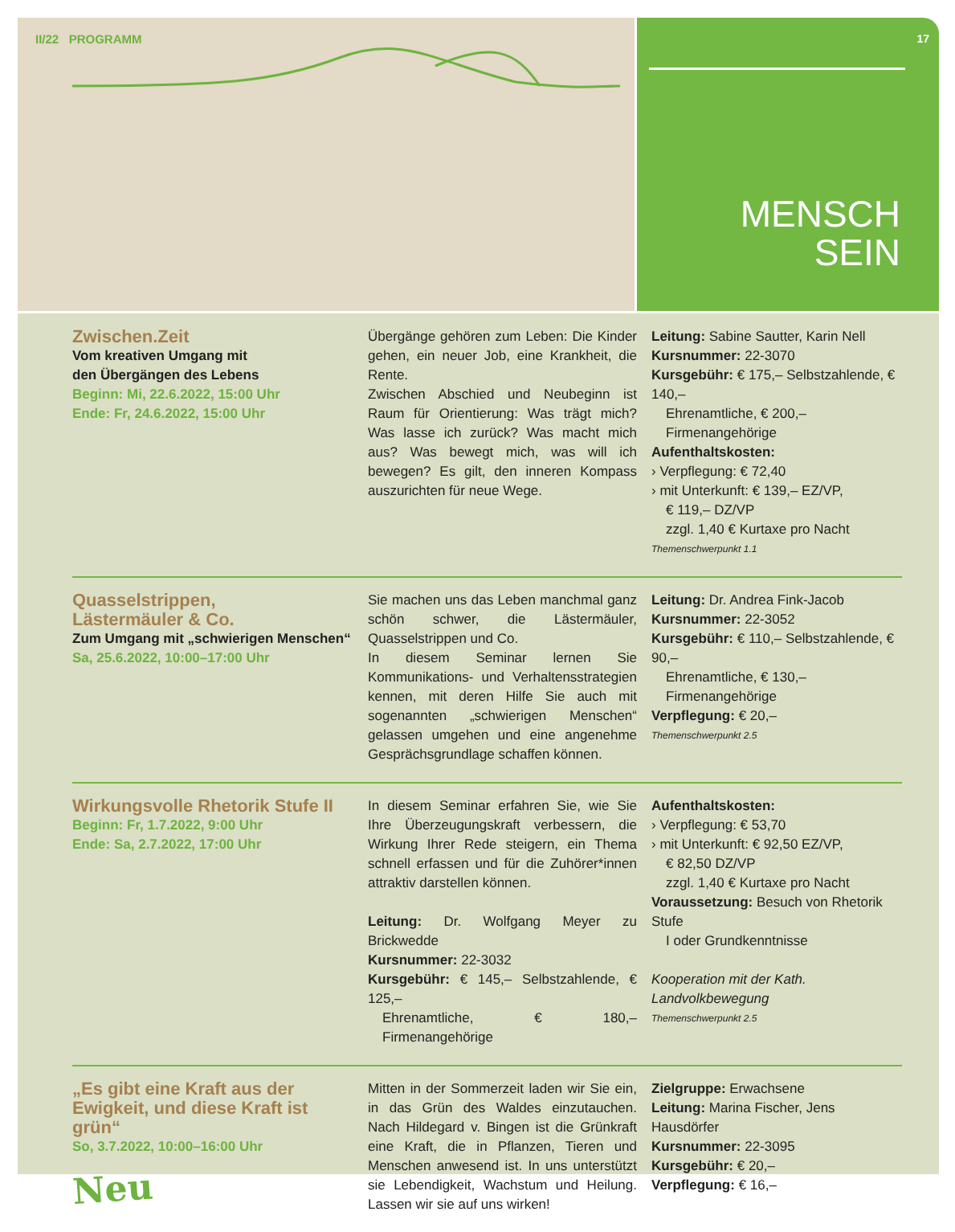II/22 PROGRAMM
17
MENSCH
SEIN
Zwischen.Zeit
Vom kreativen Umgang mit
den Übergängen des Lebens
Beginn: Mi, 22.6.2022, 15:00 Uhr
Ende: Fr, 24.6.2022, 15:00 Uhr
Übergänge gehören zum Leben: Die Kinder gehen, ein neuer Job, eine Krankheit, die Rente.
Zwischen Abschied und Neubeginn ist Raum für Orientierung: Was trägt mich? Was lasse ich zurück? Was macht mich aus? Was bewegt mich, was will ich bewegen? Es gilt, den inneren Kompass auszurichten für neue Wege.
Leitung: Sabine Sautter, Karin Nell
Kursnummer: 22-3070
Kursgebühr: € 175,– Selbstzahlende, € 140,–
Ehrenamtliche, € 200,– Firmenangehörige
Aufenthaltskosten:
› Verpflegung: € 72,40
› mit Unterkunft: € 139,– EZ/VP,
€ 119,– DZ/VP
zzgl. 1,40 € Kurtaxe pro Nacht
Themenschwerpunkt 1.1
Quasselstrippen,
Lästermäuler & Co.
Zum Umgang mit „schwierigen Menschen“
Sa, 25.6.2022, 10:00–17:00 Uhr
Sie machen uns das Leben manchmal ganz schön schwer, die Lästermäuler, Quasselstrippen und Co.
In diesem Seminar lernen Sie Kommunikations- und Verhaltensstrategien kennen, mit deren Hilfe Sie auch mit sogenannten „schwierigen Menschen“ gelassen umgehen und eine angenehme Gesprächsgrundlage schaffen können.
Leitung: Dr. Andrea Fink-Jacob
Kursnummer: 22-3052
Kursgebühr: € 110,– Selbstzahlende, € 90,–
Ehrenamtliche, € 130,– Firmenangehörige
Verpflegung: € 20,–
Themenschwerpunkt 2.5
Wirkungsvolle Rhetorik Stufe II
Beginn: Fr, 1.7.2022, 9:00 Uhr
Ende: Sa, 2.7.2022, 17:00 Uhr
In diesem Seminar erfahren Sie, wie Sie Ihre Überzeugungskraft verbessern, die Wirkung Ihrer Rede steigern, ein Thema schnell erfassen und für die Zuhörer*innen attraktiv darstellen können.
Leitung: Dr. Wolfgang Meyer zu Brickwedde
Kursnummer: 22-3032
Kursgebühr: € 145,– Selbstzahlende, € 125,–
Ehrenamtliche, € 180,– Firmenangehörige
Aufenthaltskosten:
› Verpflegung: € 53,70
› mit Unterkunft: € 92,50 EZ/VP,
€ 82,50 DZ/VP
zzgl. 1,40 € Kurtaxe pro Nacht
Voraussetzung: Besuch von Rhetorik Stufe
I oder Grundkenntnisse
Kooperation mit der Kath. Landvolkbewegung
Themenschwerpunkt 2.5
„Es gibt eine Kraft aus der Ewigkeit, und diese Kraft ist grün“
So, 3.7.2022, 10:00–16:00 Uhr
Neu
Mitten in der Sommerzeit laden wir Sie ein, in das Grün des Waldes einzutauchen. Nach Hildegard v. Bingen ist die Grünkraft eine Kraft, die in Pflanzen, Tieren und Menschen anwesend ist. In uns unterstützt sie Lebendigkeit, Wachstum und Heilung. Lassen wir sie auf uns wirken!
Zielgruppe: Erwachsene
Leitung: Marina Fischer, Jens Hausdörfer
Kursnummer: 22-3095
Kursgebühr: € 20,–
Verpflegung: € 16,–